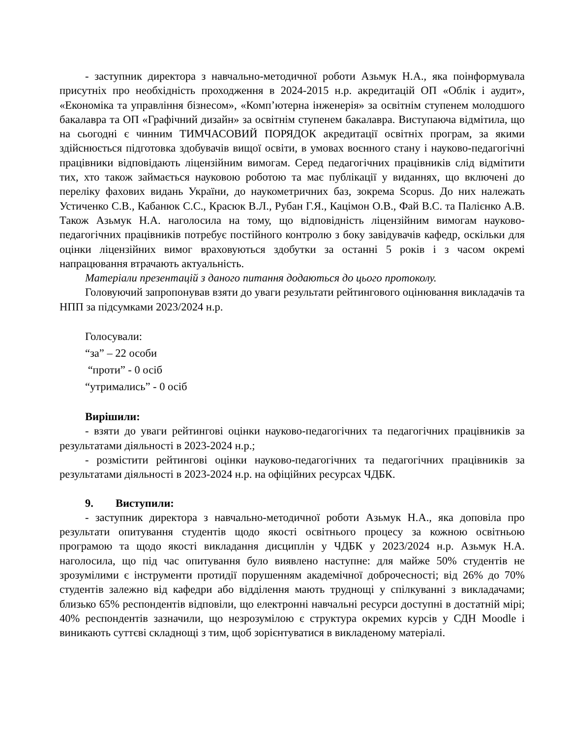- заступник директора з навчально-методичної роботи Азьмук Н.А., яка поінформувала присутніх про необхідність проходження в 2024-2015 н.р. акредитацій ОП «Облік і аудит», «Економіка та управління бізнесом», «Комп’ютерна інженерія» за освітнім ступенем молодшого бакалавра та ОП «Графічний дизайн» за освітнім ступенем бакалавра. Виступаюча відмітила, що на сьогодні є чинним ТИМЧАСОВИЙ ПОРЯДОК акредитації освітніх програм, за якими здійснюється підготовка здобувачів вищої освіти, в умовах воєнного стану і науково-педагогічні працівники відповідають ліцензійним вимогам. Серед педагогічних працівників слід відмітити тих, хто також займається науковою роботою та має публікації у виданнях, що включені до переліку фахових видань України, до наукометричних баз, зокрема Scopus. До них належать Устиченко С.В., Кабанюк С.С., Красюк В.Л., Рубан Г.Я., Кацімон О.В., Фай В.С. та Палієнко А.В. Також Азьмук Н.А. наголосила на тому, що відповідність ліцензійним вимогам науково-педагогічних працівників потребує постійного контролю з боку завідувачів кафедр, оскільки для оцінки ліцензійних вимог враховуються здобутки за останні 5 років і з часом окремі напрацювання втрачають актуальність.
Матеріали презентацій з даного питання додаються до цього протоколу.
Головуючий запропонував взяти до уваги результати рейтингового оцінювання викладачів та НПП за підсумками 2023/2024 н.р.
Голосували:
“за” – 22 особи
“проти” - 0 осіб
“утримались” - 0 осіб
Вирішили:
- взяти до уваги рейтингові оцінки науково-педагогічних та педагогічних працівників за результатами діяльності в 2023-2024 н.р.;
- розмістити рейтингові оцінки науково-педагогічних та педагогічних працівників за результатами діяльності в 2023-2024 н.р. на офіційних ресурсах ЧДБК.
9. Виступили:
- заступник директора з навчально-методичної роботи Азьмук Н.А., яка доповіла про результати опитування студентів щодо якості освітнього процесу за кожною освітньою програмою та щодо якості викладання дисциплін у ЧДБК у 2023/2024 н.р. Азьмук Н.А. наголосила, що під час опитування було виявлено наступне: для майже 50% студентів не зрозумілими є інструменти протидії порушенням академічної доброчесності; від 26% до 70% студентів залежно від кафедри або відділення мають труднощі у спілкуванні з викладачами; близько 65% респондентів відповіли, що електронні навчальні ресурси доступні в достатній мірі; 40% респондентів зазначили, що незрозумілою є структура окремих курсів у СДН Moodle і виникають суттєві складнощі з тим, щоб зорієнтуватися в викладеному матеріалі.